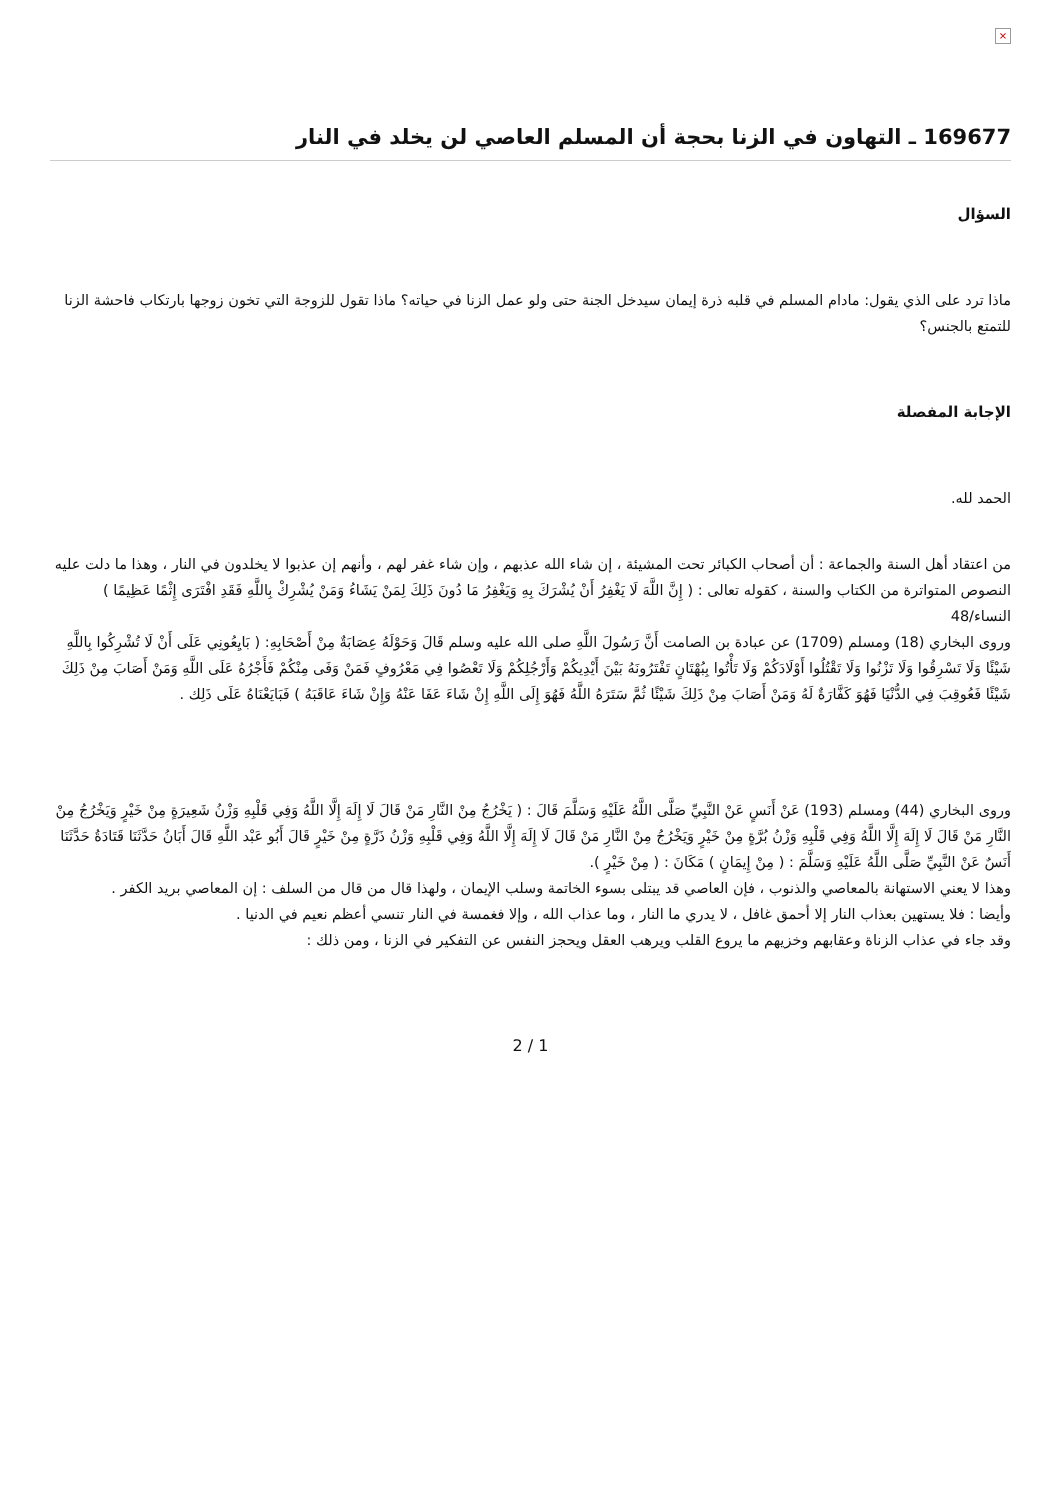×
169677 ـ التهاون في الزنا بحجة أن المسلم العاصي لن يخلد في النار
السؤال
ماذا ترد على الذي يقول: مادام المسلم في قلبه ذرة إيمان سيدخل الجنة حتى ولو عمل الزنا في حياته؟ ماذا تقول للزوجة التي تخون زوجها بارتكاب فاحشة الزنا للتمتع بالجنس؟
الإجابة المفصلة
الحمد لله.
من اعتقاد أهل السنة والجماعة : أن أصحاب الكبائر تحت المشيئة ، إن شاء الله عذبهم ، وإن شاء غفر لهم ، وأنهم إن عذبوا لا يخلدون في النار ، وهذا ما دلت عليه النصوص المتواترة من الكتاب والسنة ، كقوله تعالى : ( إِنَّ اللَّهَ لَا يَغْفِرُ أَنْ يُشْرَكَ بِهِ وَيَغْفِرُ مَا دُونَ ذَلِكَ لِمَنْ يَشَاءُ وَمَنْ يُشْرِكْ بِاللَّهِ فَقَدِ افْتَرَى إِثْمًا عَظِيمًا ) النساء/48
وروى البخاري (18) ومسلم (1709) عن عبادة بن الصامت أَنَّ رَسُولَ اللَّهِ صلى الله عليه وسلم قَالَ وَحَوْلَهُ عِصَابَةٌ مِنْ أَصْحَابِهِ: ( بَايِعُونِي عَلَى أَنْ لَا تُشْرِكُوا بِاللَّهِ شَيْئًا وَلَا تَسْرِقُوا وَلَا تَزْنُوا وَلَا تَقْتُلُوا أَوْلَادَكُمْ وَلَا تَأْتُوا بِبُهْتَانٍ تَفْتَرُونَهُ بَيْنَ أَيْدِيكُمْ وَأَرْجُلِكُمْ وَلَا تَعْصُوا فِي مَعْرُوفٍ فَمَنْ وَفَى مِنْكُمْ فَأَجْرُهُ عَلَى اللَّهِ وَمَنْ أَصَابَ مِنْ ذَلِكَ شَيْئًا فَعُوقِبَ فِي الدُّنْيَا فَهُوَ كَفَّارَةٌ لَهُ وَمَنْ أَصَابَ مِنْ ذَلِكَ شَيْئًا ثُمَّ سَتَرَهُ اللَّهُ فَهُوَ إِلَى اللَّهِ إِنْ شَاءَ عَفَا عَنْهُ وَإِنْ شَاءَ عَاقَبَهُ ) فَبَايَعْنَاهُ عَلَى ذَلِك .
وروى البخاري (44) ومسلم (193) عَنْ أَنَسٍ عَنْ النَّبِيِّ صَلَّى اللَّهُ عَلَيْهِ وَسَلَّمَ قَالَ : ( يَخْرُجُ مِنْ النَّارِ مَنْ قَالَ لَا إِلَهَ إِلَّا اللَّهُ وَفِي قَلْبِهِ وَزْنُ شَعِيرَةٍ مِنْ خَيْرٍ وَيَخْرُجُ مِنْ النَّارِ مَنْ قَالَ لَا إِلَهَ إِلَّا اللَّهُ وَفِي قَلْبِهِ وَزْنُ بُرَّةٍ مِنْ خَيْرٍ وَيَخْرُجُ مِنْ النَّارِ مَنْ قَالَ لَا إِلَهَ إِلَّا اللَّهُ وَفِي قَلْبِهِ وَزْنُ ذَرَّةٍ مِنْ خَيْرٍ قَالَ أَبُو عَبْد اللَّهِ قَالَ أَبَانُ حَدَّثَنَا قَتَادَةُ حَدَّثَنَا أَنَسٌ عَنْ النَّبِيِّ صَلَّى اللَّهُ عَلَيْهِ وَسَلَّمَ : ( مِنْ إِيمَانٍ ) مَكَانَ : ( مِنْ خَيْرٍ ).
وهذا لا يعني الاستهانة بالمعاصي والذنوب ، فإن العاصي قد يبتلى بسوء الخاتمة وسلب الإيمان ، ولهذا قال من قال من السلف : إن المعاصي بريد الكفر .
وأيضا : فلا يستهين بعذاب النار إلا أحمق غافل ، لا يدري ما النار ، وما عذاب الله ، وإلا فغمسة في النار تنسي أعظم نعيم في الدنيا .
وقد جاء في عذاب الزناة وعقابهم وخزيهم ما يروع القلب ويرهب العقل ويحجز النفس عن التفكير في الزنا ، ومن ذلك :
2 / 1